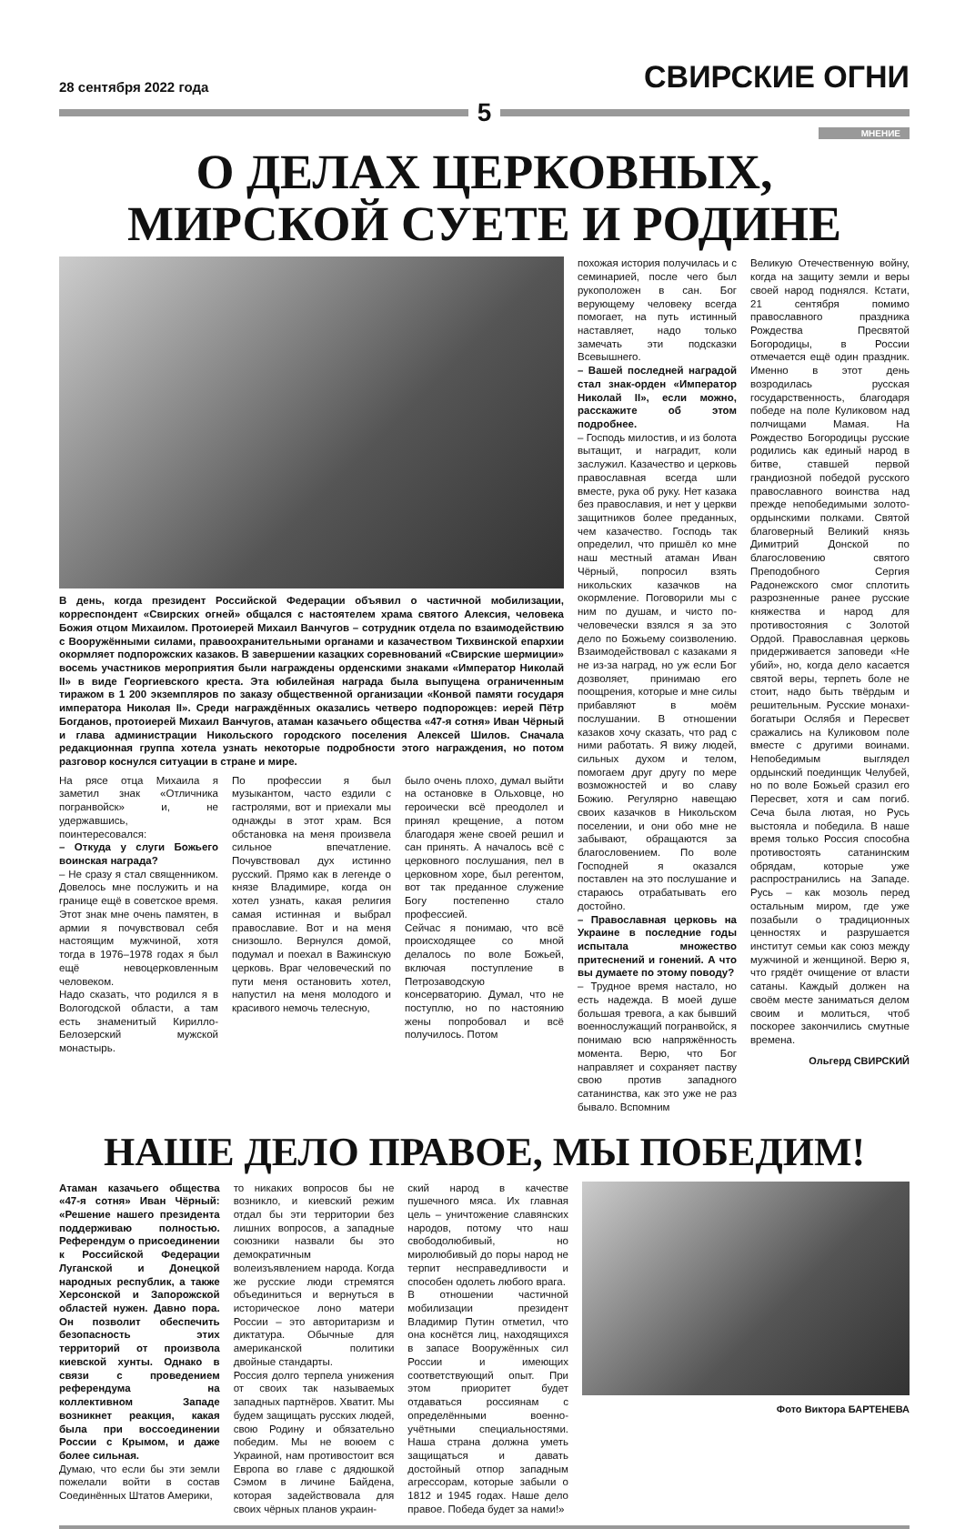28 сентября 2022 года СВИРСКИЕ ОГНИ
5
МНЕНИЕ
О ДЕЛАХ ЦЕРКОВНЫХ,
МИРСКОЙ СУЕТЕ И РОДИНЕ
В день, когда президент Российской Федерации объявил о частичной мобилизации, корреспондент «Свирских огней» общался с настоятелем храма святого Алексия, человека Божия отцом Михаилом. Протоиерей Михаил Ванчугов – сотрудник отдела по взаимодействию с Вооружёнными силами, правоохранительными органами и казачеством Тихвинской епархии окормляет подпорожских казаков. В завершении казацких соревнований «Свирские шермиции» восемь участников мероприятия были награждены орденскими знаками «Император Николай II» в виде Георгиевского креста. Эта юбилейная награда была выпущена ограниченным тиражом в 1 200 экземпляров по заказу общественной организации «Конвой памяти государя императора Николая II». Среди награждённых оказались четверо подпорожцев: иерей Пётр Богданов, протоиерей Михаил Ванчугов, атаман казачьего общества «47-я сотня» Иван Чёрный и глава администрации Никольского городского поселения Алексей Шилов. Сначала редакционная группа хотела узнать некоторые подробности этого награждения, но потом разговор коснулся ситуации в стране и мире.
На рясе отца Михаила я заметил знак «Отличника погранвойск» и, не удержавшись, поинтересовался:
– Откуда у слуги Божьего воинская награда?
– Не сразу я стал священником. Довелось мне послужить и на границе ещё в советское время. Этот знак мне очень памятен, в армии я почувствовал себя настоящим мужчиной, хотя тогда в 1976–1978 годах я был ещё невоцерковленным человеком.
Надо сказать, что родился я в Вологодской области, а там есть знаменитый Кирилло-Белозерский мужской монастырь.
По профессии я был музыкантом, часто ездили с гастролями, вот и приехали мы однажды в этот храм. Вся обстановка на меня произвела сильное впечатление. Почувствовал дух истинно русский. Прямо как в легенде о князе Владимире, когда он хотел узнать, какая религия самая истинная и выбрал православие. Вот и на меня снизошло. Вернулся домой, подумал и поехал в Важинскую церковь. Враг человеческий по пути меня остановить хотел, напустил на меня молодого и красивого немочь телесную,
было очень плохо, думал выйти на остановке в Ольховце, но героически всё преодолел и принял крещение, а потом благодаря жене своей решил и сан принять. А началось всё с церковного послушания, пел в церковном хоре, был регентом, вот так преданное служение Богу постепенно стало профессией.
Сейчас я понимаю, что всё происходящее со мной делалось по воле Божьей, включая поступление в Петрозаводскую консерваторию. Думал, что не поступлю, но по настоянию жены попробовал и всё получилось. Потом
похожая история получилась и с семинарией, после чего был рукоположен в сан. Бог верующему человеку всегда помогает, на путь истинный наставляет, надо только замечать эти подсказки Всевышнего.
– Вашей последней наградой стал знак-орден «Император Николай II», если можно, расскажите об этом подробнее.
– Господь милостив, и из болота вытащит, и наградит, коли заслужил. Казачество и церковь православная всегда шли вместе, рука об руку. Нет казака без православия, и нет у церкви защитников более преданных, чем казачество. Господь так определил, что пришёл ко мне наш местный атаман Иван Чёрный, попросил взять никольских казачков на окормление. Поговорили мы с ним по душам, и чисто по-человечески взялся я за это дело по Божьему соизволению. Взаимодействовал с казаками я не из-за наград, но уж если Бог дозволяет, принимаю его поощрения, которые и мне силы прибавляют в моём послушании. В отношении казаков хочу сказать, что рад с ними работать. Я вижу людей, сильных духом и телом, помогаем друг другу по мере возможностей и во славу Божию. Регулярно навещаю своих казачков в Никольском поселении, и они обо мне не забывают, обращаются за благословением. По воле Господней я оказался поставлен на это послушание и стараюсь отрабатывать его достойно.
– Православная церковь на Украине в последние годы испытала множество притеснений и гонений. А что вы думаете по этому поводу?
– Трудное время настало, но есть надежда. В моей душе большая тревога, а как бывший военнослужащий погранвойск, я понимаю всю напряжённость момента. Верю, что Бог направляет и сохраняет паству свою против западного сатанинства, как это уже не раз бывало. Вспомним
Великую Отечественную войну, когда на защиту земли и веры своей народ поднялся. Кстати, 21 сентября помимо православного праздника Рождества Пресвятой Богородицы, в России отмечается ещё один праздник. Именно в этот день возродилась русская государственность, благодаря победе на поле Куликовом над полчищами Мамая. На Рождество Богородицы русские родились как единый народ в битве, ставшей первой грандиозной победой русского православного воинства над прежде непобедимыми золото-ордынскими полками. Святой благоверный Великий князь Димитрий Донской по благословению святого Преподобного Сергия Радонежского смог сплотить разрозненные ранее русские княжества и народ для противостояния с Золотой Ордой. Православная церковь придерживается заповеди «Не убий», но, когда дело касается святой веры, терпеть боле не стоит, надо быть твёрдым и решительным. Русские монахи-богатыри Ослябя и Пересвет сражались на Куликовом поле вместе с другими воинами. Непобедимым выглядел ордынский поединщик Челубей, но по воле Божьей сразил его Пересвет, хотя и сам погиб. Сеча была лютая, но Русь выстояла и победила. В наше время только Россия способна противостоять сатанинским обрядам, которые уже распространились на Западе. Русь – как мозоль перед остальным миром, где уже позабыли о традиционных ценностях и разрушается институт семьи как союз между мужчиной и женщиной. Верю я, что грядёт очищение от власти сатаны. Каждый должен на своём месте заниматься делом своим и молиться, чтоб поскорее закончились смутные времена.
Ольгерд СВИРСКИЙ
НАШЕ ДЕЛО ПРАВОЕ, МЫ ПОБЕДИМ!
Атаман казачьего общества «47-я сотня» Иван Чёрный: «Решение нашего президента поддерживаю полностью. Референдум о присоединении к Российской Федерации Луганской и Донецкой народных республик, а также Херсонской и Запорожской областей нужен. Давно пора. Он позволит обеспечить безопасность этих территорий от произвола киевской хунты. Однако в связи с проведением референдума на коллективном Западе возникнет реакция, какая была при воссоединении России с Крымом, и даже более сильная.
Думаю, что если бы эти земли пожелали войти в состав Соединённых Штатов Америки,
то никаких вопросов бы не возникло, и киевский режим отдал бы эти территории без лишних вопросов, а западные союзники назвали бы это демократичным волеизъявлением народа. Когда же русские люди стремятся объединиться и вернуться в историческое лоно матери России – это авторитаризм и диктатура. Обычные для американской политики двойные стандарты.
Россия долго терпела унижения от своих так называемых западных партнёров. Хватит. Мы будем защищать русских людей, свою Родину и обязательно победим. Мы не воюем с Украиной, нам противостоит вся Европа во главе с дядюшкой Сэмом в личине Байдена, которая задействовала для своих чёрных планов украин-
ский народ в качестве пушечного мяса. Их главная цель – уничтожение славянских народов, потому что наш свободолюбивый, но миролюбивый до поры народ не терпит несправедливости и способен одолеть любого врага.
В отношении частичной мобилизации президент Владимир Путин отметил, что она коснётся лиц, находящихся в запасе Вооружённых сил России и имеющих соответствующий опыт. При этом приоритет будет отдаваться россиянам с определёнными военно-учётными специальностями. Наша страна должна уметь защищаться и давать достойный отпор западным агрессорам, которые забыли о 1812 и 1945 годах. Наше дело правое. Победа будет за нами!»
Фото Виктора БАРТЕНЕВА